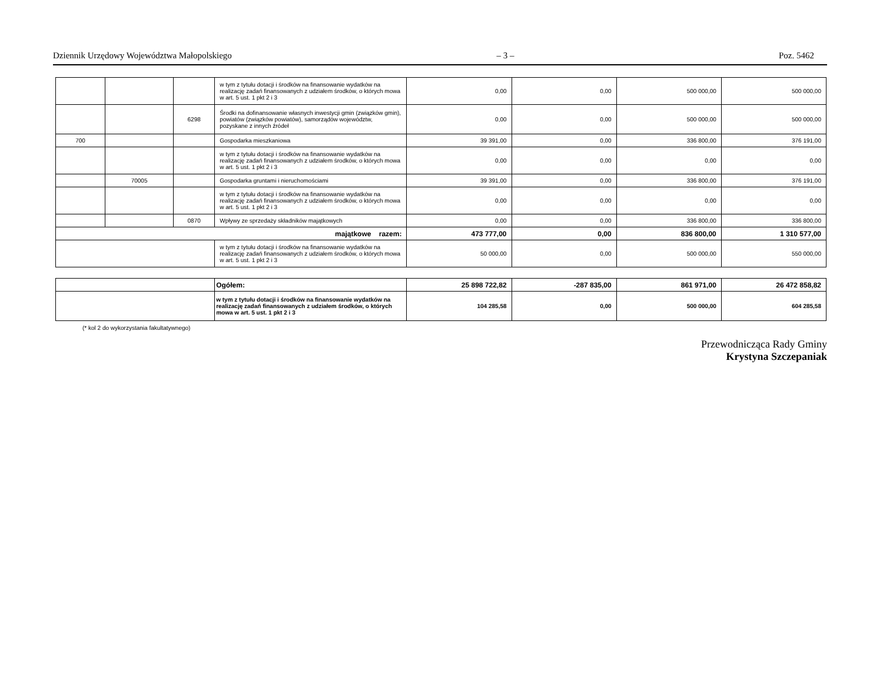Dziennik Urzędowy Województwa Małopolskiego – 3 – Poz. 5462
| | | | w tym z tytułu dotacji i środków na finansowanie wydatków na realizację zadań finansowanych z udziałem środków, o których mowa w art. 5 ust. 1 pkt 2 i 3 | 0,00 | 0,00 | 500 000,00 | 500 000,00 |
| | | 6298 | Środki na dofinansowanie własnych inwestycji gmin (związków gmin), powiatów (związków powiatów), samorządów województw, pozyskane z innych źródeł | 0,00 | 0,00 | 500 000,00 | 500 000,00 |
| 700 | | | Gospodarka mieszkaniowa | 39 391,00 | 0,00 | 336 800,00 | 376 191,00 |
| | | | w tym z tytułu dotacji i środków na finansowanie wydatków na realizację zadań finansowanych z udziałem środków, o których mowa w art. 5 ust. 1 pkt 2 i 3 | 0,00 | 0,00 | 0,00 | 0,00 |
| | 70005 | | Gospodarka gruntami i nieruchomościami | 39 391,00 | 0,00 | 336 800,00 | 376 191,00 |
| | | | w tym z tytułu dotacji i środków na finansowanie wydatków na realizację zadań finansowanych z udziałem środków, o których mowa w art. 5 ust. 1 pkt 2 i 3 | 0,00 | 0,00 | 0,00 | 0,00 |
| | | 0870 | Wpływy ze sprzedaży składników majątkowych | 0,00 | 0,00 | 336 800,00 | 336 800,00 |
| majątkowe razem: | | | | 473 777,00 | 0,00 | 836 800,00 | 1 310 577,00 |
| | | | w tym z tytułu dotacji i środków na finansowanie wydatków na realizację zadań finansowanych z udziałem środków, o których mowa w art. 5 ust. 1 pkt 2 i 3 | 50 000,00 | 0,00 | 500 000,00 | 550 000,00 |
| | Ogółem: | 25 898 722,82 | -287 835,00 | 861 971,00 | 26 472 858,82 |
| | w tym z tytułu dotacji i środków na finansowanie wydatków na realizację zadań finansowanych z udziałem środków, o których mowa w art. 5 ust. 1 pkt 2 i 3 | 104 285,58 | 0,00 | 500 000,00 | 604 285,58 |
(* kol 2 do wykorzystania fakultatywnego)
Przewodnicząca Rady Gminy
Krystyna Szczepaniak